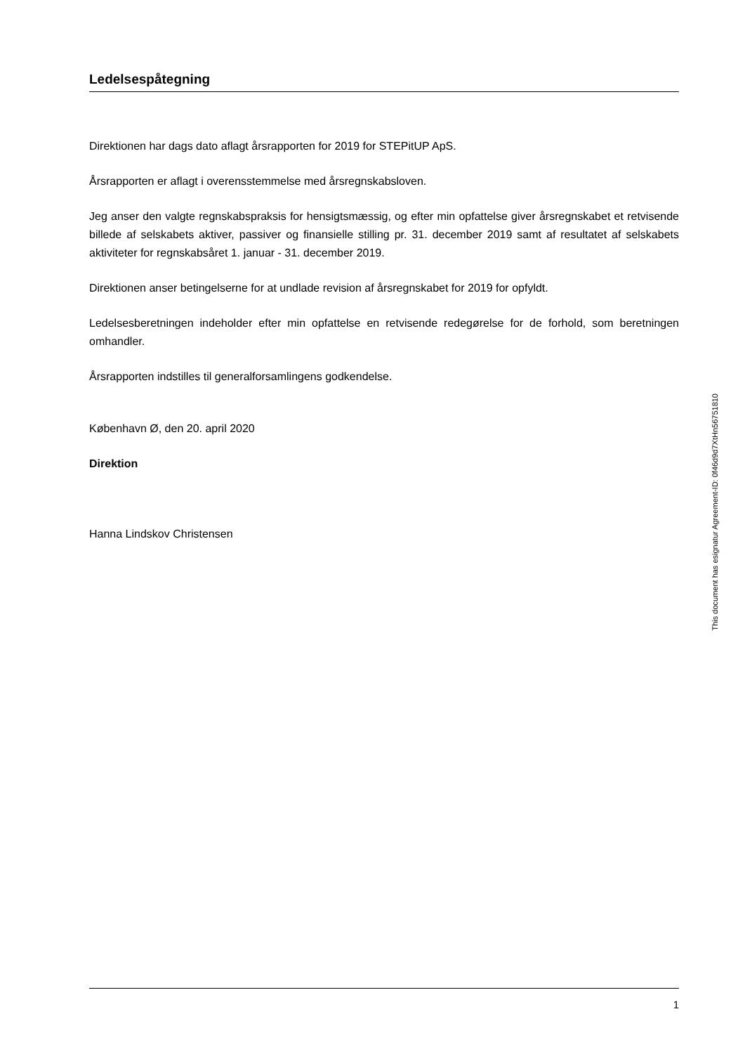Ledelsespåtegning
Direktionen har dags dato aflagt årsrapporten for 2019 for STEPitUP ApS.
Årsrapporten er aflagt i overensstemmelse med årsregnskabsloven.
Jeg anser den valgte regnskabspraksis for hensigtsmæssig, og efter min opfattelse giver årsregnskabet et retvisende billede af selskabets aktiver, passiver og finansielle stilling pr. 31. december 2019 samt af resultatet af selskabets aktiviteter for regnskabsåret 1. januar - 31. december 2019.
Direktionen anser betingelserne for at undlade revision af årsregnskabet for 2019 for opfyldt.
Ledelsesberetningen indeholder efter min opfattelse en retvisende redegørelse for de forhold, som beretningen omhandler.
Årsrapporten indstilles til generalforsamlingens godkendelse.
København Ø, den 20. april 2020
Direktion
Hanna Lindskov Christensen
This document has esignatur Agreement-ID: 0f46d9d7XtHn56751810
1